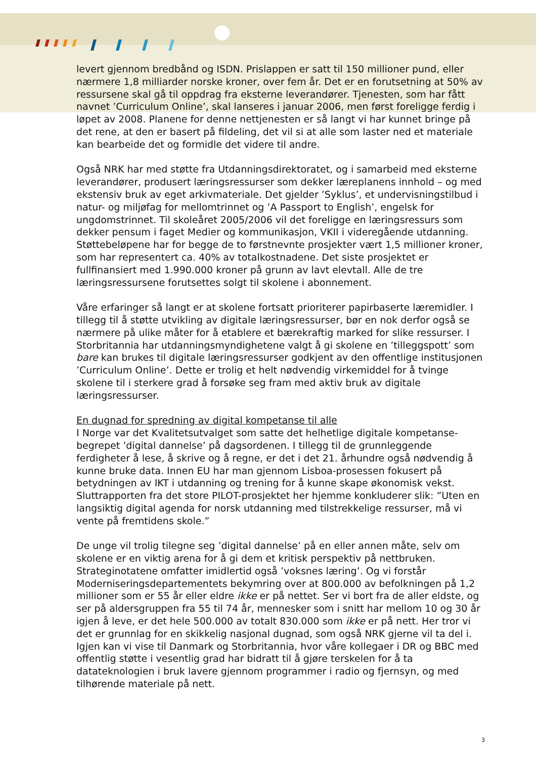levert gjennom bredbånd og ISDN. Prislappen er satt til 150 millioner pund, eller nærmere 1,8 milliarder norske kroner, over fem år. Det er en forutsetning at 50% av ressursene skal gå til oppdrag fra eksterne leverandører. Tjenesten, som har fått navnet ’Curriculum Online’, skal lanseres i januar 2006, men først foreligge ferdig i løpet av 2008. Planene for denne nettjenesten er så langt vi har kunnet bringe på det rene, at den er basert på fildeling, det vil si at alle som laster ned et materiale kan bearbeide det og formidle det videre til andre.
Også NRK har med støtte fra Utdanningsdirektoratet, og i samarbeid med eksterne leverandører, produsert læringsressurser som dekker læreplanens innhold – og med ekstensiv bruk av eget arkivmateriale. Det gjelder ’Syklus’, et undervisningstilbud i natur- og miljøfag for mellomtrinnet og ’A Passport to English’, engelsk for ungdomstrinnet. Til skoleåret 2005/2006 vil det foreligge en læringsressurs som dekker pensum i faget Medier og kommunikasjon, VKII i videregående utdanning. Støttebeløpene har for begge de to førstnevnte prosjekter vært 1,5 millioner kroner, som har representert ca. 40% av totalkostnadene. Det siste prosjektet er fullfinansiert med 1.990.000 kroner på grunn av lavt elevtall. Alle de tre læringsressursene forutsettes solgt til skolene i abonnement.
Våre erfaringer så langt er at skolene fortsatt prioriterer papirbaserte læremidler. I tillegg til å støtte utvikling av digitale læringsressurser, bør en nok derfor også se nærmere på ulike måter for å etablere et bærekraftig marked for slike ressurser. I Storbritannia har utdanningsmyndighetene valgt å gi skolene en ’tilleggspott’ som bare kan brukes til digitale læringsressurser godkjent av den offentlige institusjonen ’Curriculum Online’. Dette er trolig et helt nødvendig virkemiddel for å tvinge skolene til i sterkere grad å forsøke seg fram med aktiv bruk av digitale læringsressurser.
En dugnad for spredning av digital kompetanse til alle
I Norge var det Kvalitetsutvalget som satte det helhetlige digitale kompetanse-begrepet ’digital dannelse’ på dagsordenen. I tillegg til de grunnleggende ferdigheter å lese, å skrive og å regne, er det i det 21. århundre også nødvendig å kunne bruke data. Innen EU har man gjennom Lisboa-prosessen fokusert på betydningen av IKT i utdanning og trening for å kunne skape økonomisk vekst. Sluttrapporten fra det store PILOT-prosjektet her hjemme konkluderer slik: ”Uten en langsiktig digital agenda for norsk utdanning med tilstrekkelige ressurser, må vi vente på fremtidens skole.”
De unge vil trolig tilegne seg ’digital dannelse’ på en eller annen måte, selv om skolene er en viktig arena for å gi dem et kritisk perspektiv på nettbruken. Strateginotatene omfatter imidlertid også ’voksnes læring’. Og vi forstår Moderniseringsdepartementets bekymring over at 800.000 av befolkningen på 1,2 millioner som er 55 år eller eldre ikke er på nettet. Ser vi bort fra de aller eldste, og ser på aldersgruppen fra 55 til 74 år, mennesker som i snitt har mellom 10 og 30 år igjen å leve, er det hele 500.000 av totalt 830.000 som ikke er på nett. Her tror vi det er grunnlag for en skikkelig nasjonal dugnad, som også NRK gjerne vil ta del i. Igjen kan vi vise til Danmark og Storbritannia, hvor våre kollegaer i DR og BBC med offentlig støtte i vesentlig grad har bidratt til å gjøre terskelen for å ta datateknologien i bruk lavere gjennom programmer i radio og fjernsyn, og med tilhørende materiale på nett.
3